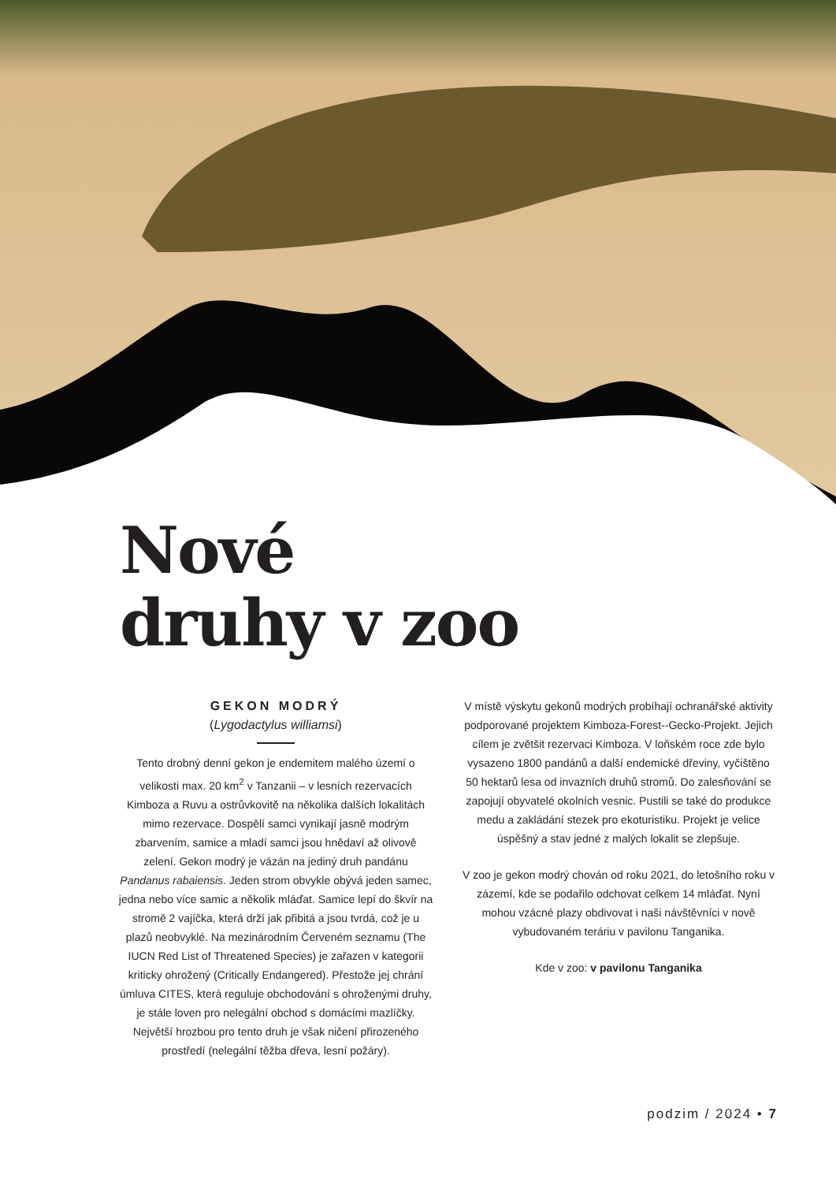Nové
druhy v zoo
GEKON MODRÝ
(Lygodactylus williamsi)
Tento drobný denní gekon je endemitem malého území o velikosti max. 20 km<sup>2</sup> v Tanzanii – v lesních rezervacích Kimboza a Ruvu a ostrůvkovitě na několika dalších lokalitách mimo rezervace. Dospělí samci vynikají jasně modrým zbarvením, samice a mladí samci jsou hnědaví až olivově zelení. Gekon modrý je vázán na jediný druh pandánu Pandanus rabaiensis. Jeden strom obvykle obývá jeden samec, jedna nebo více samic a několik mláďat. Samice lepí do škvír na stromě 2 vajíčka, která drží jak přibitá a jsou tvrdá, což je u plazů neobvyklé. Na mezinárodním Červeném seznamu (The IUCN Red List of Threatened Species) je zařazen v kategorii kriticky ohrožený (Critically Endangered). Přestože jej chrání úmluva CITES, která reguluje obchodování s ohroženými druhy, je stále loven pro nelegální obchod s domácími mazlíčky. Největší hrozbou pro tento druh je však ničení přirozeného prostředí (nelegální těžba dřeva, lesní požáry).
V místě výskytu gekonů modrých probíhají ochranářské aktivity podporované projektem Kimboza-Forest--Gecko-Projekt. Jejich cílem je zvětšit rezervaci Kimboza. V loňském roce zde bylo vysazeno 1800 pandánů a další endemické dřeviny, vyčištěno 50 hektarů lesa od invazních druhů stromů. Do zalesňování se zapojují obyvatelé okolních vesnic. Pustili se také do produkce medu a zakládání stezek pro ekoturistiku. Projekt je velice úspěšný a stav jedné z malých lokalit se zlepšuje.
V zoo je gekon modrý chován od roku 2021, do letošního roku v zázemí, kde se podařilo odchovat celkem 14 mláďat. Nyní mohou vzácné plazy obdivovat i naši návštěvníci v nově vybudovaném teráriu v pavilonu Tanganika.
Kde v zoo: v pavilonu Tanganika
podzim / 2024 • 7